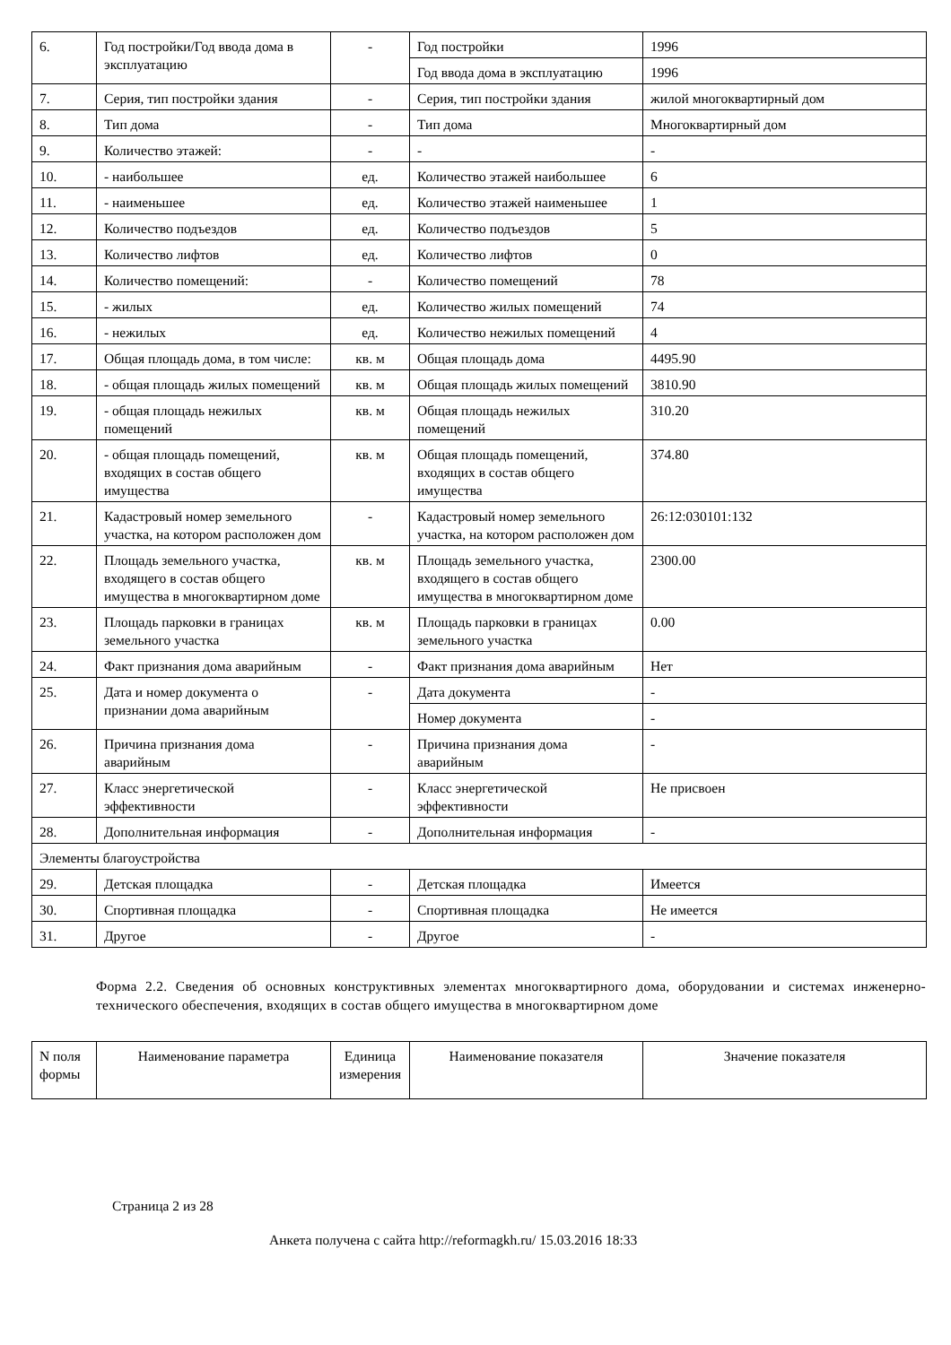| 6. | Год постройки/Год ввода дома в эксплуатацию | - | Год постройки | 1996 |
| | | | Год ввода дома в эксплуатацию | 1996 |
| 7. | Серия, тип постройки здания | - | Серия, тип постройки здания | жилой многоквартирный дом |
| 8. | Тип дома | - | Тип дома | Многоквартирный дом |
| 9. | Количество этажей: | - | - | - |
| 10. | - наибольшее | ед. | Количество этажей наибольшее | 6 |
| 11. | - наименьшее | ед. | Количество этажей наименьшее | 1 |
| 12. | Количество подъездов | ед. | Количество подъездов | 5 |
| 13. | Количество лифтов | ед. | Количество лифтов | 0 |
| 14. | Количество помещений: | - | Количество помещений | 78 |
| 15. | - жилых | ед. | Количество жилых помещений | 74 |
| 16. | - нежилых | ед. | Количество нежилых помещений | 4 |
| 17. | Общая площадь дома, в том числе: | кв. м | Общая площадь дома | 4495.90 |
| 18. | - общая площадь жилых помещений | кв. м | Общая площадь жилых помещений | 3810.90 |
| 19. | - общая площадь нежилых помещений | кв. м | Общая площадь нежилых помещений | 310.20 |
| 20. | - общая площадь помещений, входящих в состав общего имущества | кв. м | Общая площадь помещений, входящих в состав общего имущества | 374.80 |
| 21. | Кадастровый номер земельного участка, на котором расположен дом | - | Кадастровый номер земельного участка, на котором расположен дом | 26:12:030101:132 |
| 22. | Площадь земельного участка, входящего в состав общего имущества в многоквартирном доме | кв. м | Площадь земельного участка, входящего в состав общего имущества в многоквартирном доме | 2300.00 |
| 23. | Площадь парковки в границах земельного участка | кв. м | Площадь парковки в границах земельного участка | 0.00 |
| 24. | Факт признания дома аварийным | - | Факт признания дома аварийным | Нет |
| 25. | Дата и номер документа о признании дома аварийным | - | Дата документа | - |
| | | | Номер документа | - |
| 26. | Причина признания дома аварийным | - | Причина признания дома аварийным | - |
| 27. | Класс энергетической эффективности | - | Класс энергетической эффективности | Не присвоен |
| 28. | Дополнительная информация | - | Дополнительная информация | - |
| Элементы благоустройства | | | | |
| 29. | Детская площадка | - | Детская площадка | Имеется |
| 30. | Спортивная площадка | - | Спортивная площадка | Не имеется |
| 31. | Другое | - | Другое | - |
Форма 2.2. Сведения об основных конструктивных элементах многоквартирного дома, оборудовании и системах инженерно-технического обеспечения, входящих в состав общего имущества в многоквартирном доме
| N поля формы | Наименование параметра | Единица измерения | Наименование показателя | Значение показателя |
Страница 2 из 28
Анкета получена с сайта http://reformagkh.ru/ 15.03.2016 18:33